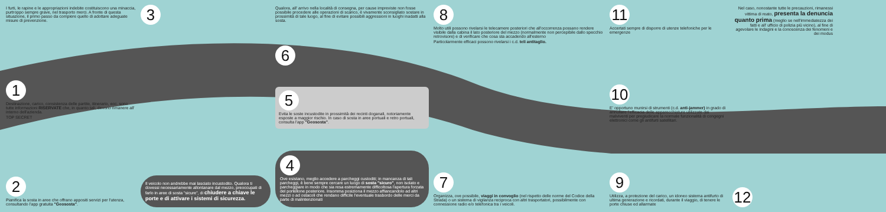I furti, le rapine e le appropriazioni indebite costituiscono una minaccia, purtroppo sempre grave, nel trasporto merci. A fronte di questa situazione, il primo passo da compiere quello di adottare adeguate misure di prevenzione.
1
Destinazione, carico, consistenza delle partite, itinerario, ecc. sono tutte informazioni RISERVATE che, in quanto tali, devono rimanere all' interno dell'azienda.
TOP SECRET
2
Pianifica la sosta in aree che offrano appositi servizi per l'utenza, consultando l'app gratuita "Geososta".
3
Il veicolo non andrebbe mai lasciato incustodito. Qualora ti dovessi necessariamente allontanare dal mezzo, preoccupati di farlo in aree di sosta "sicure", di chiudere a chiave le porte e di attivare i sistemi di sicurezza.
Qualora, all' arrivo nella località di consegna, per cause impreviste non fosse possibile procedere alle operazioni di scarico, è vivamente sconsigliato sostare in prossimità di tale luogo, al fine di evitare possibili aggressioni in luoghi inadatti alla sosta.
6
5
Evita le soste incustodite in prossimità dei recinti doganali, notoriamente esposte a maggior rischio. In caso di sosta in aree portuali e retro portuali, consulta l'app "Geososta".
4
Ove esistano, meglio accedere a parcheggi custoditi; in mancanza di tali parcheggi, è bene sempre cercare un luogo di sosta "sicuro", non isolato e parcheggiare in modo che sia resa estremamente difficoltosa l'apertura forzata del portellone posteriore. Insomma posiziona il mezzo affiancandolo ad altri mezzi o ad ostacoli che rendano difficile l'eventuale trasbordo delle merci da parte di malintenzionati
8
Molto utili possono rivelarsi le telecamere posteriori che all'occorrenza possano rendere visibile dalla cabina il lato posteriore del mezzo (normalmente non percepibile dallo specchio retrovisore) e di verificare che cosa sta accadendo all'esterno
Particolarmente efficaci possono rivelarsi i c.d. teli antitaglio.
7
Organizza, ove possibile, viaggi in convoglio (nel rispetto delle norme del Codice della Strada) o un sistema di vigilanza reciproca con altri trasportatori, possibilmente con connessione radio e/o telefonica tra i veicoli.
11
Accertati sempre di disporre di utenze telefoniche per le emergenze
10
E' opportuno munirsi di strumenti (c.d. anti-jammer) in grado di annullare l'efficacia delle apparecchiature utilizzate dai malviventi per pregiudicare la normale funzionalità di congegni elettronici come gli antifurti satellitari.
9
Utilizza, a protezione del carico, un idoneo sistema antifurto di ultima generazione e ricordati, durante il viaggio, di tenere le porte chiuse ed allarmate
Nel caso, nonostante tutte le precauzioni, rimanessi vittima di reato, presenta la denuncia quanto prima (meglio se nell'immediatezza dei fatti e all' ufficio di polizia più vicino), al fine di agevolare le indagini e la conoscenza dei fenomeni e dei modus
12